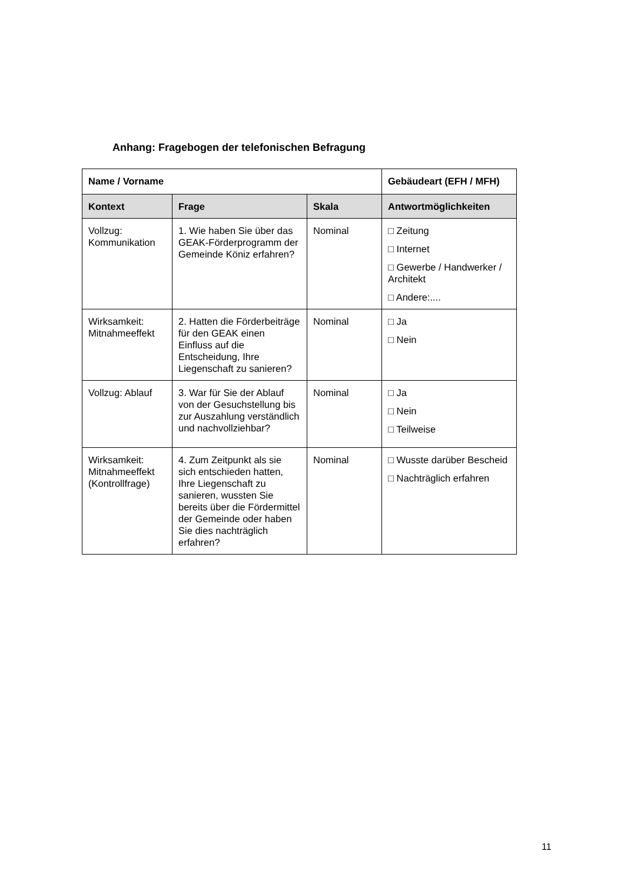Anhang: Fragebogen der telefonischen Befragung
| Name / Vorname | | | Gebäudeart (EFH / MFH) |
| --- | --- | --- | --- |
| Kontext | Frage | Skala | Antwortmöglichkeiten |
| Vollzug: Kommunikation | 1. Wie haben Sie über das GEAK-Förderprogramm der Gemeinde Köniz erfahren? | Nominal | □ Zeitung □ Internet □ Gewerbe / Handwerker / Architekt □ Andere:.... |
| Wirksamkeit: Mitnahmeeffekt | 2. Hatten die Förderbeiträge für den GEAK einen Einfluss auf die Entscheidung, Ihre Liegenschaft zu sanieren? | Nominal | □ Ja □ Nein |
| Vollzug: Ablauf | 3. War für Sie der Ablauf von der Gesuchstellung bis zur Auszahlung verständlich und nachvollziehbar? | Nominal | □ Ja □ Nein □ Teilweise |
| Wirksamkeit: Mitnahmeeffekt (Kontrollfrage) | 4. Zum Zeitpunkt als sie sich entschieden hatten, Ihre Liegenschaft zu sanieren, wussten Sie bereits über die Fördermittel der Gemeinde oder haben Sie dies nachträglich erfahren? | Nominal | □ Wusste darüber Bescheid □ Nachträglich erfahren |
11